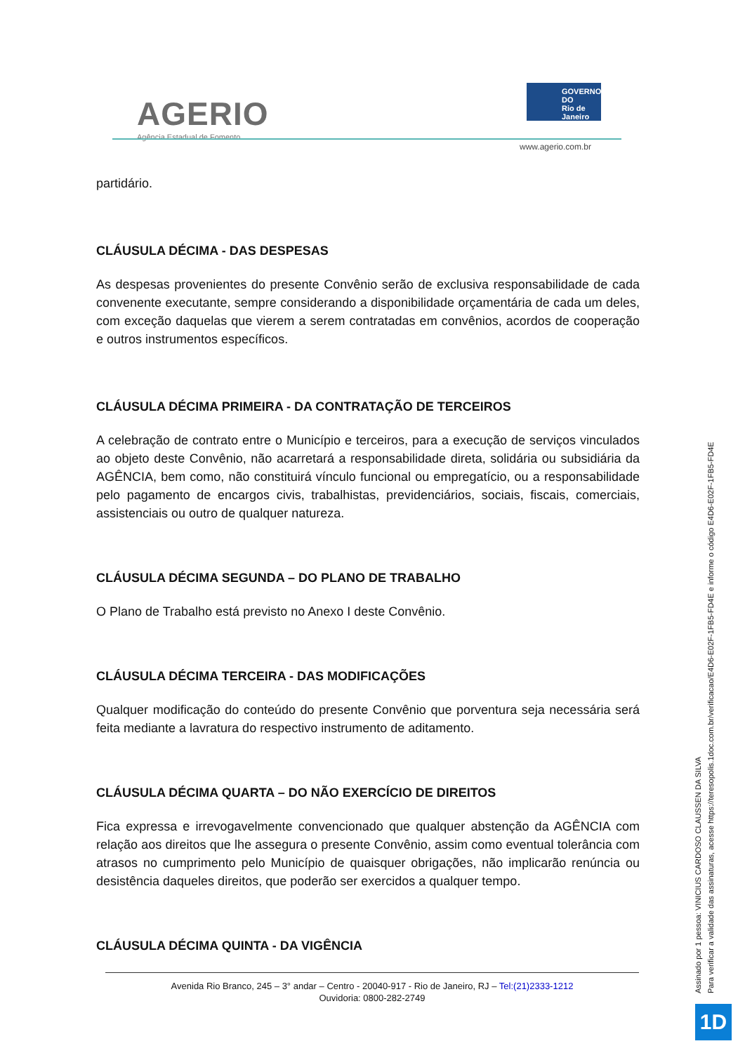AGERIO
Agência Estadual de Fomento
GOVERNO DO
Rio de
Janeiro
www.agerio.com.br
partidário.
CLÁUSULA DÉCIMA - DAS DESPESAS
As despesas provenientes do presente Convênio serão de exclusiva responsabilidade de cada convenente executante, sempre considerando a disponibilidade orçamentária de cada um deles, com exceção daquelas que vierem a serem contratadas em convênios, acordos de cooperação e outros instrumentos específicos.
CLÁUSULA DÉCIMA PRIMEIRA - DA CONTRATAÇÃO DE TERCEIROS
A celebração de contrato entre o Município e terceiros, para a execução de serviços vinculados ao objeto deste Convênio, não acarretará a responsabilidade direta, solidária ou subsidiária da AGÊNCIA, bem como, não constituirá vínculo funcional ou empregatício, ou a responsabilidade pelo pagamento de encargos civis, trabalhistas, previdenciários, sociais, fiscais, comerciais, assistenciais ou outro de qualquer natureza.
CLÁUSULA DÉCIMA SEGUNDA – DO PLANO DE TRABALHO
O Plano de Trabalho está previsto no Anexo I deste Convênio.
CLÁUSULA DÉCIMA TERCEIRA - DAS MODIFICAÇÕES
Qualquer modificação do conteúdo do presente Convênio que porventura seja necessária será feita mediante a lavratura do respectivo instrumento de aditamento.
CLÁUSULA DÉCIMA QUARTA – DO NÃO EXERCÍCIO DE DIREITOS
Fica expressa e irrevogavelmente convencionado que qualquer abstenção da AGÊNCIA com relação aos direitos que lhe assegura o presente Convênio, assim como eventual tolerância com atrasos no cumprimento pelo Município de quaisquer obrigações, não implicarão renúncia ou desistência daqueles direitos, que poderão ser exercidos a qualquer tempo.
CLÁUSULA DÉCIMA QUINTA - DA VIGÊNCIA
Avenida Rio Branco, 245 – 3° andar – Centro - 20040-917 - Rio de Janeiro, RJ – Tel:(21)2333-1212
Ouvidoria: 0800-282-2749
Assinado por 1 pessoa: VINICIUS CARDOSO CLAUSSEN DA SILVA
Para verificar a validade das assinaturas, acesse https://teresopolis.1doc.com.br/verificacao/E4D6-E02F-1FB5-FD4E e informe o código E4D6-E02F-1FB5-FD4E
1D